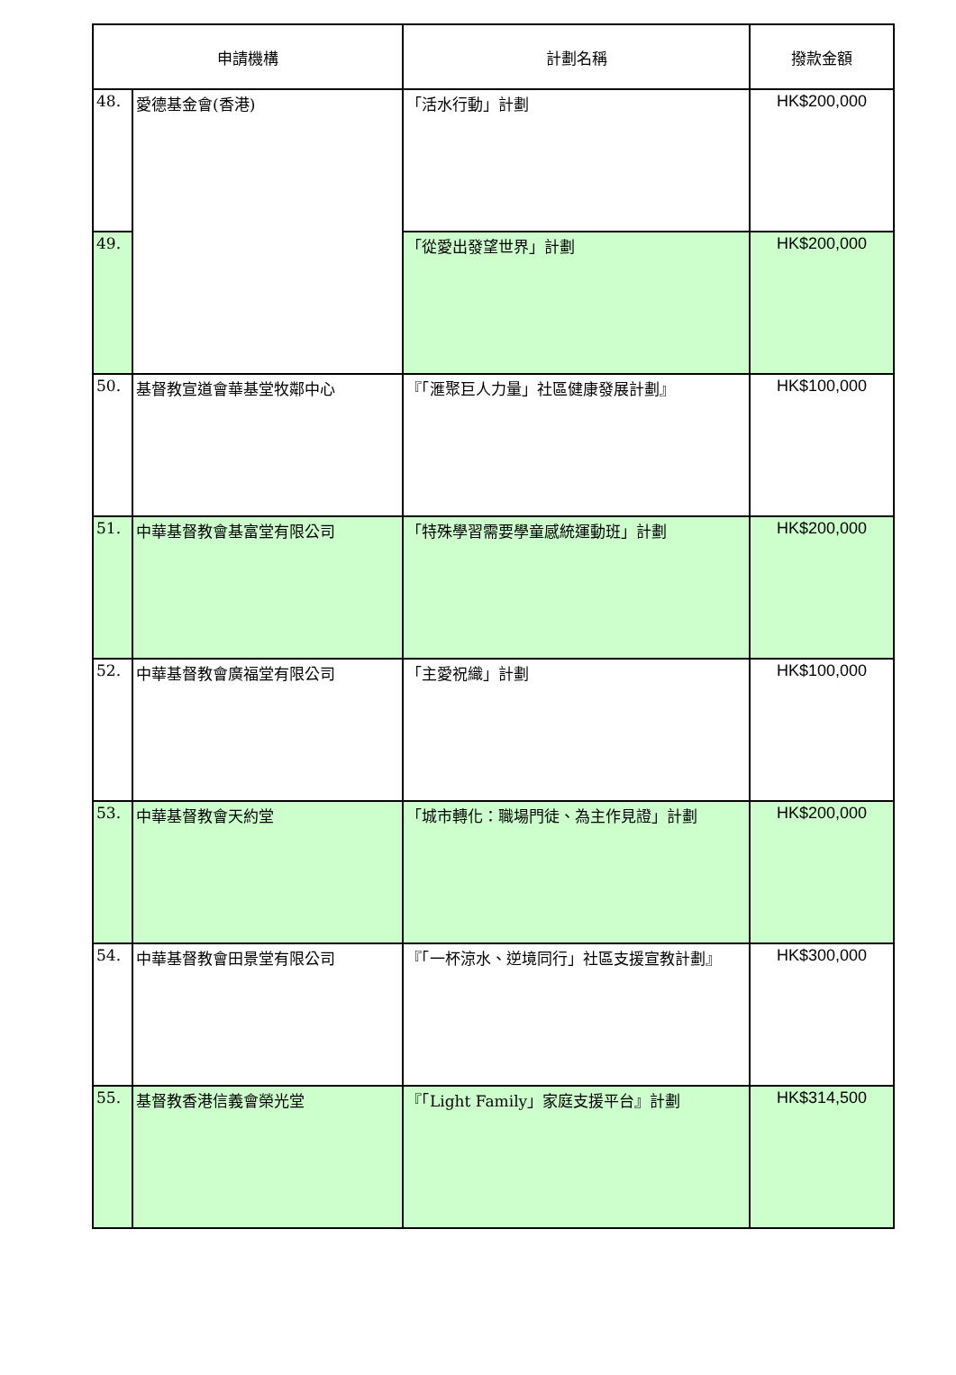| 申請機構 | | 計劃名稱 | 撥款金額 |
| --- | --- | --- | --- |
| 48. | 愛德基金會(香港) | 「活水行動」計劃 | HK$200,000 |
| 49. | | 「從愛出發望世界」計劃 | HK$200,000 |
| 50. | 基督教宣道會華基堂牧鄰中心 | 『「滙聚巨人力量」社區健康發展計劃』 | HK$100,000 |
| 51. | 中華基督教會基富堂有限公司 | 「特殊學習需要學童感統運動班」計劃 | HK$200,000 |
| 52. | 中華基督教會廣福堂有限公司 | 「主愛祝織」計劃 | HK$100,000 |
| 53. | 中華基督教會天約堂 | 「城市轉化：職場門徒、為主作見證」計劃 | HK$200,000 |
| 54. | 中華基督教會田景堂有限公司 | 『「一杯涼水、逆境同行」社區支援宣教計劃』 | HK$300,000 |
| 55. | 基督教香港信義會榮光堂 | 『「Light Family」家庭支援平台』計劃 | HK$314,500 |